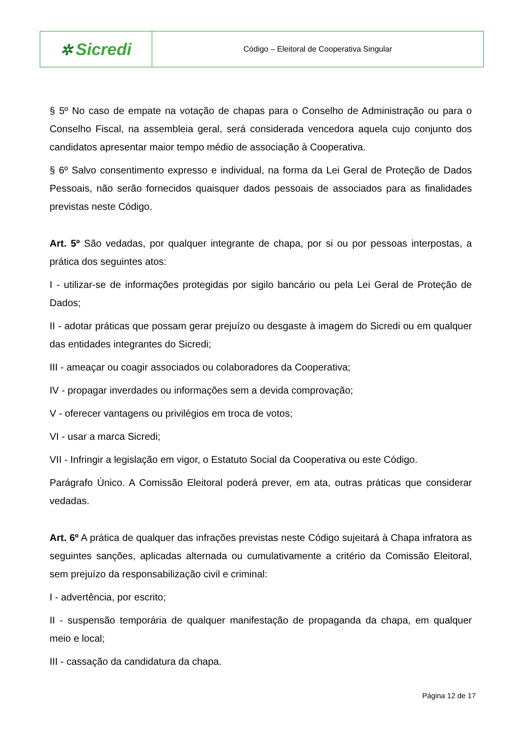| ✲ Sicredi | Código – Eleitoral de Cooperativa Singular |
§ 5º No caso de empate na votação de chapas para o Conselho de Administração ou para o Conselho Fiscal, na assembleia geral, será considerada vencedora aquela cujo conjunto dos candidatos apresentar maior tempo médio de associação à Cooperativa.
§ 6º Salvo consentimento expresso e individual, na forma da Lei Geral de Proteção de Dados Pessoais, não serão fornecidos quaisquer dados pessoais de associados para as finalidades previstas neste Código.
Art. 5º São vedadas, por qualquer integrante de chapa, por si ou por pessoas interpostas, a prática dos seguintes atos:
I - utilizar-se de informações protegidas por sigilo bancário ou pela Lei Geral de Proteção de Dados;
II - adotar práticas que possam gerar prejuízo ou desgaste à imagem do Sicredi ou em qualquer das entidades integrantes do Sicredi;
III - ameaçar ou coagir associados ou colaboradores da Cooperativa;
IV - propagar inverdades ou informações sem a devida comprovação;
V - oferecer vantagens ou privilégios em troca de votos;
VI - usar a marca Sicredi;
VII - Infringir a legislação em vigor, o Estatuto Social da Cooperativa ou este Código.
Parágrafo Único. A Comissão Eleitoral poderá prever, em ata, outras práticas que considerar vedadas.
Art. 6º A prática de qualquer das infrações previstas neste Código sujeitará à Chapa infratora as seguintes sanções, aplicadas alternada ou cumulativamente a critério da Comissão Eleitoral, sem prejuízo da responsabilização civil e criminal:
I - advertência, por escrito;
II - suspensão temporária de qualquer manifestação de propaganda da chapa, em qualquer meio e local;
III - cassação da candidatura da chapa.
Página 12 de 17